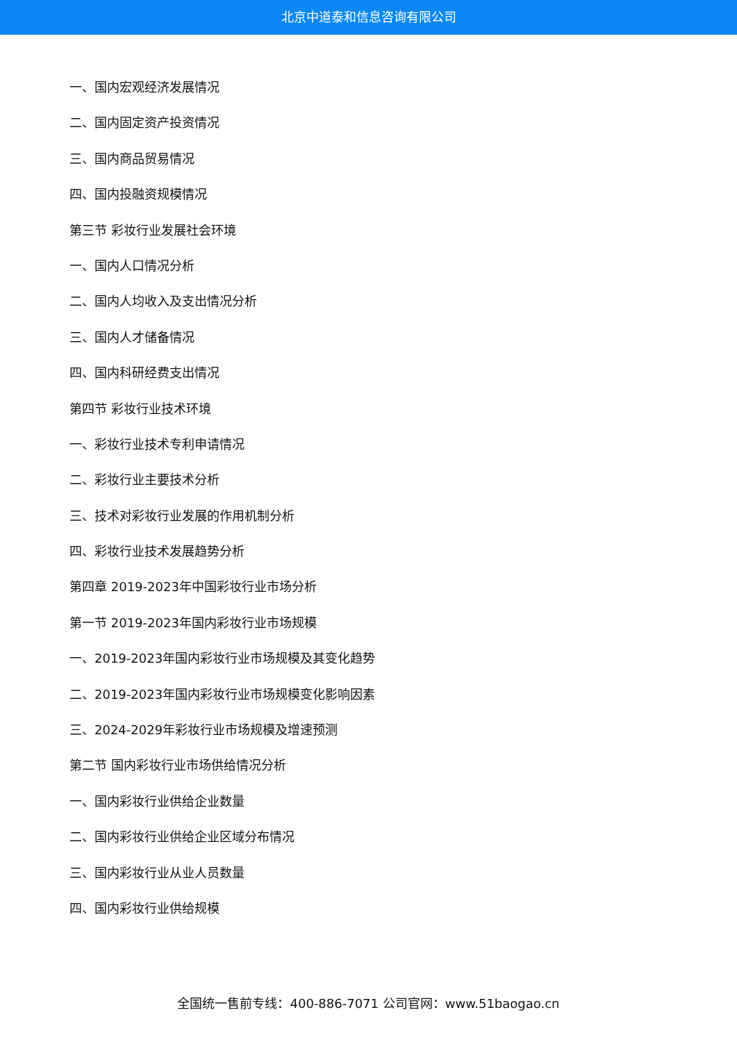北京中道泰和信息咨询有限公司
一、国内宏观经济发展情况
二、国内固定资产投资情况
三、国内商品贸易情况
四、国内投融资规模情况
第三节 彩妆行业发展社会环境
一、国内人口情况分析
二、国内人均收入及支出情况分析
三、国内人才储备情况
四、国内科研经费支出情况
第四节 彩妆行业技术环境
一、彩妆行业技术专利申请情况
二、彩妆行业主要技术分析
三、技术对彩妆行业发展的作用机制分析
四、彩妆行业技术发展趋势分析
第四章 2019-2023年中国彩妆行业市场分析
第一节 2019-2023年国内彩妆行业市场规模
一、2019-2023年国内彩妆行业市场规模及其变化趋势
二、2019-2023年国内彩妆行业市场规模变化影响因素
三、2024-2029年彩妆行业市场规模及增速预测
第二节 国内彩妆行业市场供给情况分析
一、国内彩妆行业供给企业数量
二、国内彩妆行业供给企业区域分布情况
三、国内彩妆行业从业人员数量
四、国内彩妆行业供给规模
全国统一售前专线：400-886-7071 公司官网：www.51baogao.cn